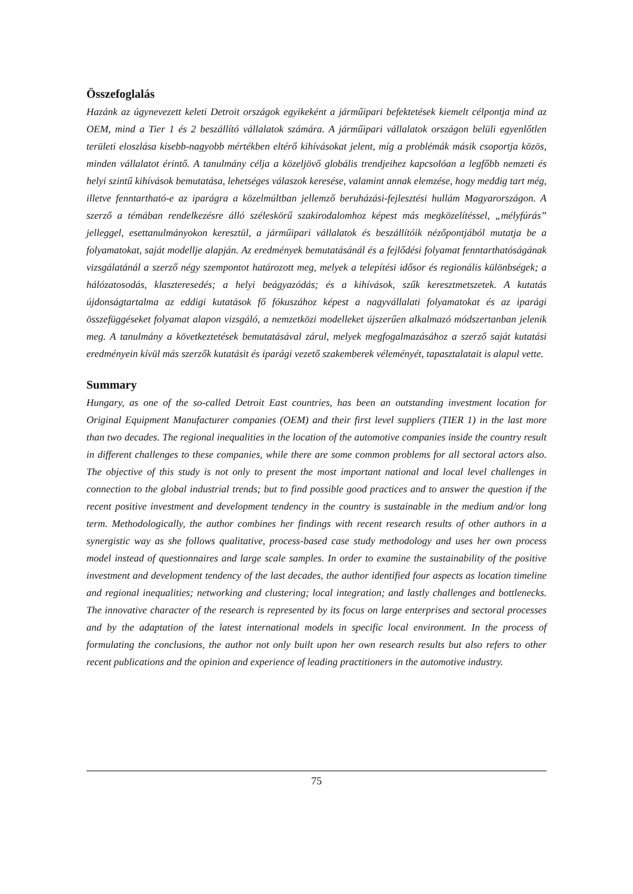Összefoglalás
Hazánk az úgynevezett keleti Detroit országok egyikeként a járműipari befektetések kiemelt célpontja mind az OEM, mind a Tier 1 és 2 beszállító vállalatok számára. A járműipari vállalatok országon belüli egyenlőtlen területi eloszlása kisebb-nagyobb mértékben eltérő kihívásokat jelent, míg a problémák másik csoportja közös, minden vállalatot érintő. A tanulmány célja a közeljövő globális trendjeihez kapcsolóan a legfőbb nemzeti és helyi szintű kihívások bemutatása, lehetséges válaszok keresése, valamint annak elemzése, hogy meddig tart még, illetve fenntartható-e az iparágra a közelmúltban jellemző beruházási-fejlesztési hullám Magyarországon. A szerző a témában rendelkezésre álló széleskörű szakirodalomhoz képest más megközelítéssel, „mélyfúrás” jelleggel, esettanulmányokon keresztül, a járműipari vállalatok és beszállítóik nézőpontjából mutatja be a folyamatokat, saját modellje alapján. Az eredmények bemutatásánál és a fejlődési folyamat fenntarthatóságának vizsgálatánál a szerző négy szempontot határozott meg, melyek a telepítési idősor és regionális különbségek; a hálózatosodás, klaszteresedés; a helyi beágyazódás; és a kihívások, szűk keresztmetszetek. A kutatás újdonságtartalma az eddigi kutatások fő fókuszához képest a nagyvállalati folyamatokat és az iparági összefüggéseket folyamat alapon vizsgáló, a nemzetközi modelleket újszerűen alkalmazó módszertanban jelenik meg. A tanulmány a következtetések bemutatásával zárul, melyek megfogalmazásához a szerző saját kutatási eredményein kívül más szerzők kutatásit és iparági vezető szakemberek véleményét, tapasztalatait is alapul vette.
Summary
Hungary, as one of the so-called Detroit East countries, has been an outstanding investment location for Original Equipment Manufacturer companies (OEM) and their first level suppliers (TIER 1) in the last more than two decades. The regional inequalities in the location of the automotive companies inside the country result in different challenges to these companies, while there are some common problems for all sectoral actors also. The objective of this study is not only to present the most important national and local level challenges in connection to the global industrial trends; but to find possible good practices and to answer the question if the recent positive investment and development tendency in the country is sustainable in the medium and/or long term. Methodologically, the author combines her findings with recent research results of other authors in a synergistic way as she follows qualitative, process-based case study methodology and uses her own process model instead of questionnaires and large scale samples. In order to examine the sustainability of the positive investment and development tendency of the last decades, the author identified four aspects as location timeline and regional inequalities; networking and clustering; local integration; and lastly challenges and bottlenecks. The innovative character of the research is represented by its focus on large enterprises and sectoral processes and by the adaptation of the latest international models in specific local environment. In the process of formulating the conclusions, the author not only built upon her own research results but also refers to other recent publications and the opinion and experience of leading practitioners in the automotive industry.
75